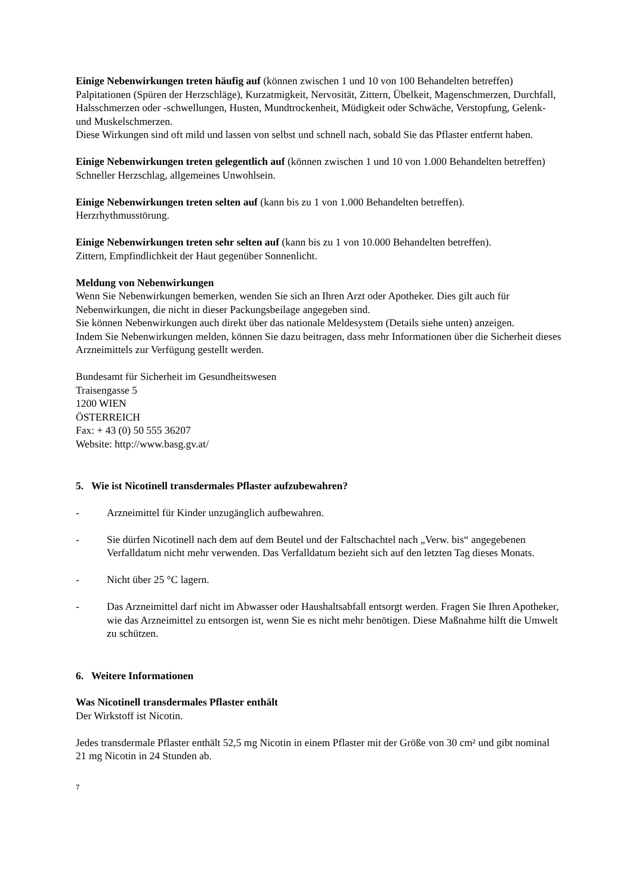Einige Nebenwirkungen treten häufig auf (können zwischen 1 und 10 von 100 Behandelten betreffen)
Palpitationen (Spüren der Herzschläge), Kurzatmigkeit, Nervosität, Zittern, Übelkeit, Magenschmerzen, Durchfall, Halsschmerzen oder -schwellungen, Husten, Mundtrockenheit, Müdigkeit oder Schwäche, Verstopfung, Gelenk- und Muskelschmerzen.
Diese Wirkungen sind oft mild und lassen von selbst und schnell nach, sobald Sie das Pflaster entfernt haben.
Einige Nebenwirkungen treten gelegentlich auf (können zwischen 1 und 10 von 1.000 Behandelten betreffen)
Schneller Herzschlag, allgemeines Unwohlsein.
Einige Nebenwirkungen treten selten auf (kann bis zu 1 von 1.000 Behandelten betreffen).
Herzrhythmusstörung.
Einige Nebenwirkungen treten sehr selten auf (kann bis zu 1 von 10.000 Behandelten betreffen).
Zittern, Empfindlichkeit der Haut gegenüber Sonnenlicht.
Meldung von Nebenwirkungen
Wenn Sie Nebenwirkungen bemerken, wenden Sie sich an Ihren Arzt oder Apotheker. Dies gilt auch für Nebenwirkungen, die nicht in dieser Packungsbeilage angegeben sind.
Sie können Nebenwirkungen auch direkt über das nationale Meldesystem (Details siehe unten) anzeigen.
Indem Sie Nebenwirkungen melden, können Sie dazu beitragen, dass mehr Informationen über die Sicherheit dieses Arzneimittels zur Verfügung gestellt werden.
Bundesamt für Sicherheit im Gesundheitswesen
Traisengasse 5
1200 WIEN
ÖSTERREICH
Fax: + 43 (0) 50 555 36207
Website: http://www.basg.gv.at/
5. Wie ist Nicotinell transdermales Pflaster aufzubewahren?
- Arzneimittel für Kinder unzugänglich aufbewahren.
- Sie dürfen Nicotinell nach dem auf dem Beutel und der Faltschachtel nach „Verw. bis“ angegebenen Verfalldatum nicht mehr verwenden. Das Verfalldatum bezieht sich auf den letzten Tag dieses Monats.
- Nicht über 25 °C lagern.
- Das Arzneimittel darf nicht im Abwasser oder Haushaltsabfall entsorgt werden. Fragen Sie Ihren Apotheker, wie das Arzneimittel zu entsorgen ist, wenn Sie es nicht mehr benötigen. Diese Maßnahme hilft die Umwelt zu schützen.
6. Weitere Informationen
Was Nicotinell transdermales Pflaster enthält
Der Wirkstoff ist Nicotin.
Jedes transdermale Pflaster enthält 52,5 mg Nicotin in einem Pflaster mit der Größe von 30 cm² und gibt nominal 21 mg Nicotin in 24 Stunden ab.
7